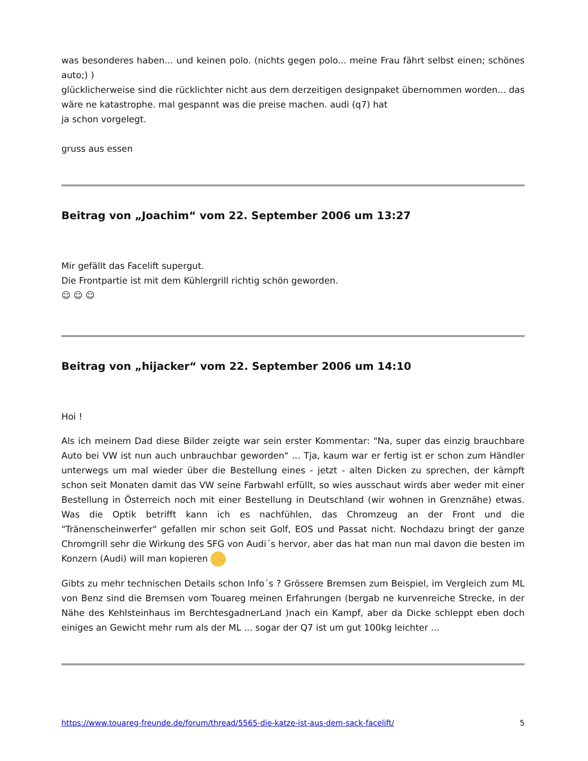was besonderes haben... und keinen polo. (nichts gegen polo... meine Frau fährt selbst einen; schönes auto;) )
glücklicherweise sind die rücklichter nicht aus dem derzeitigen designpaket übernommen worden... das wäre ne katastrophe. mal gespannt was die preise machen. audi (q7) hat
ja schon vorgelegt.
gruss aus essen
Beitrag von „Joachim“ vom 22. September 2006 um 13:27
Mir gefällt das Facelift supergut.
Die Frontpartie ist mit dem Kühlergrill richtig schön geworden.
☺ ☺ ☺
Beitrag von „hijacker“ vom 22. September 2006 um 14:10
Hoi !
Als ich meinem Dad diese Bilder zeigte war sein erster Kommentar: "Na, super das einzig brauchbare Auto bei VW ist nun auch unbrauchbar geworden" ... Tja, kaum war er fertig ist er schon zum Händler unterwegs um mal wieder über die Bestellung eines - jetzt - alten Dicken zu sprechen, der kämpft schon seit Monaten damit das VW seine Farbwahl erfüllt, so wies ausschaut wirds aber weder mit einer Bestellung in Österreich noch mit einer Bestellung in Deutschland (wir wohnen in Grenznähe) etwas. Was die Optik betrifft kann ich es nachfühlen, das Chromzeug an der Front und die "Tränenscheinwerfer" gefallen mir schon seit Golf, EOS und Passat nicht. Nochdazu bringt der ganze Chromgrill sehr die Wirkung des SFG von Audi´s hervor, aber das hat man nun mal davon die besten im Konzern (Audi) will man kopieren
Gibts zu mehr technischen Details schon Info´s ? Grössere Bremsen zum Beispiel, im Vergleich zum ML von Benz sind die Bremsen vom Touareg meinen Erfahrungen (bergab ne kurvenreiche Strecke, in der Nähe des Kehlsteinhaus im BerchtesgadnerLand )nach ein Kampf, aber da Dicke schleppt eben doch einiges an Gewicht mehr rum als der ML ... sogar der Q7 ist um gut 100kg leichter ...
https://www.touareg-freunde.de/forum/thread/5565-die-katze-ist-aus-dem-sack-facelift/ 5